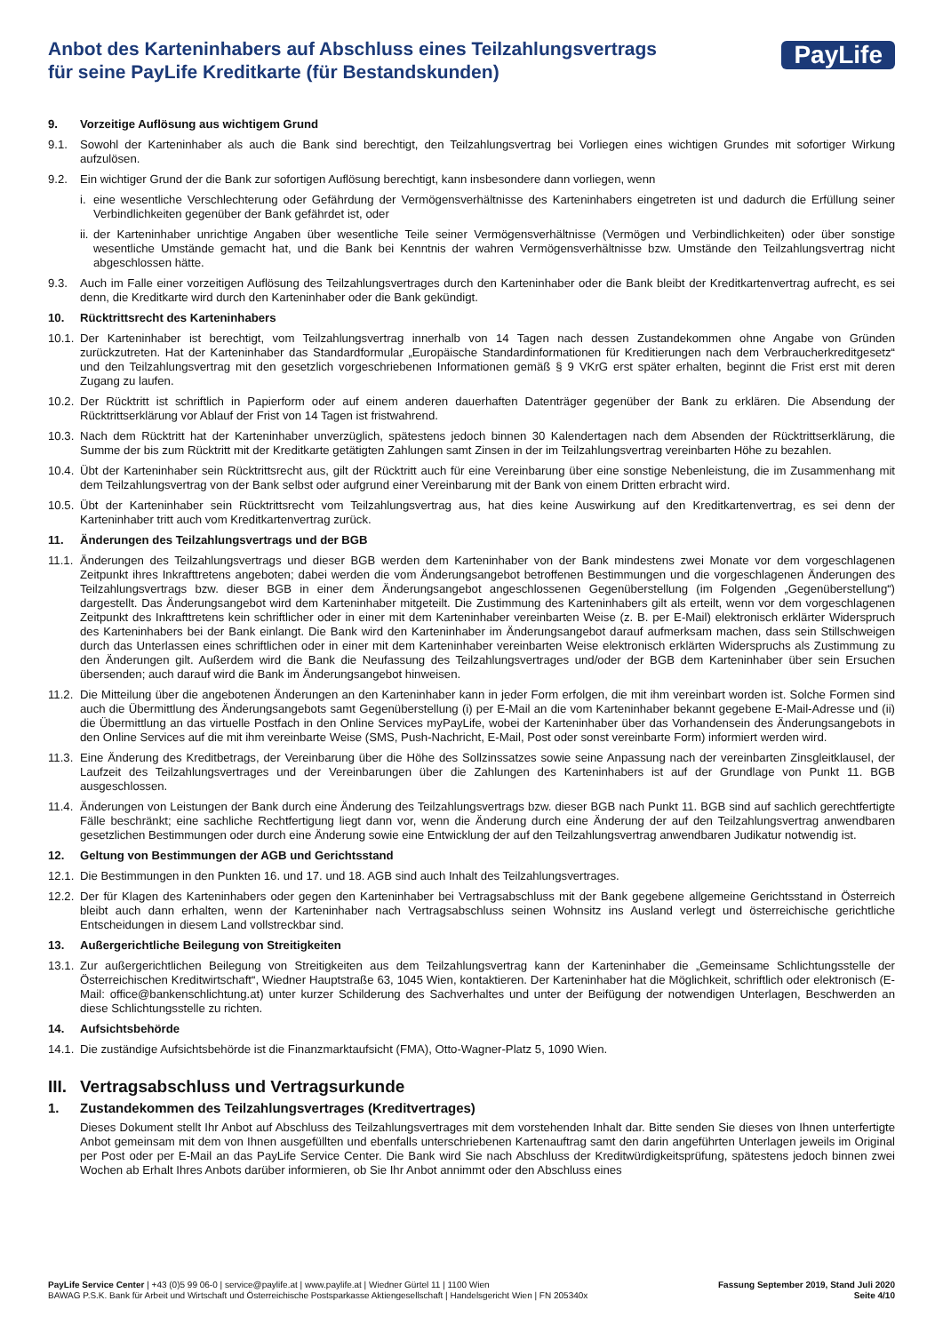Anbot des Karteninhabers auf Abschluss eines Teilzahlungsvertrags
für seine PayLife Kreditkarte (für Bestandskunden)
PayLife
9. Vorzeitige Auflösung aus wichtigem Grund
9.1. Sowohl der Karteninhaber als auch die Bank sind berechtigt, den Teilzahlungsvertrag bei Vorliegen eines wichtigen Grundes mit sofortiger Wirkung aufzulösen.
9.2. Ein wichtiger Grund der die Bank zur sofortigen Auflösung berechtigt, kann insbesondere dann vorliegen, wenn
i. eine wesentliche Verschlechterung oder Gefährdung der Vermögensverhältnisse des Karteninhabers eingetreten ist und dadurch die Erfüllung seiner Verbindlichkeiten gegenüber der Bank gefährdet ist, oder
ii. der Karteninhaber unrichtige Angaben über wesentliche Teile seiner Vermögensverhältnisse (Vermögen und Verbindlichkeiten) oder über sonstige wesentliche Umstände gemacht hat, und die Bank bei Kenntnis der wahren Vermögensverhältnisse bzw. Umstände den Teilzahlungsvertrag nicht abgeschlossen hätte.
9.3. Auch im Falle einer vorzeitigen Auflösung des Teilzahlungsvertrages durch den Karteninhaber oder die Bank bleibt der Kreditkartenvertrag aufrecht, es sei denn, die Kreditkarte wird durch den Karteninhaber oder die Bank gekündigt.
10. Rücktrittsrecht des Karteninhabers
10.1. Der Karteninhaber ist berechtigt, vom Teilzahlungsvertrag innerhalb von 14 Tagen nach dessen Zustandekommen ohne Angabe von Gründen zurückzutreten. Hat der Karteninhaber das Standardformular „Europäische Standardinformationen für Kreditierungen nach dem Verbraucherkreditgesetz“ und den Teilzahlungsvertrag mit den gesetzlich vorgeschriebenen Informationen gemäß § 9 VKrG erst später erhalten, beginnt die Frist erst mit deren Zugang zu laufen.
10.2. Der Rücktritt ist schriftlich in Papierform oder auf einem anderen dauerhaften Datenträger gegenüber der Bank zu erklären. Die Absendung der Rücktrittserklärung vor Ablauf der Frist von 14 Tagen ist fristwahrend.
10.3. Nach dem Rücktritt hat der Karteninhaber unverzüglich, spätestens jedoch binnen 30 Kalendertagen nach dem Absenden der Rücktrittserklärung, die Summe der bis zum Rücktritt mit der Kreditkarte getätigten Zahlungen samt Zinsen in der im Teilzahlungsvertrag vereinbarten Höhe zu bezahlen.
10.4. Übt der Karteninhaber sein Rücktrittsrecht aus, gilt der Rücktritt auch für eine Vereinbarung über eine sonstige Nebenleistung, die im Zusammenhang mit dem Teilzahlungsvertrag von der Bank selbst oder aufgrund einer Vereinbarung mit der Bank von einem Dritten erbracht wird.
10.5. Übt der Karteninhaber sein Rücktrittsrecht vom Teilzahlungsvertrag aus, hat dies keine Auswirkung auf den Kreditkartenvertrag, es sei denn der Karteninhaber tritt auch vom Kreditkartenvertrag zurück.
11. Änderungen des Teilzahlungsvertrags und der BGB
11.1. Änderungen des Teilzahlungsvertrags und dieser BGB werden dem Karteninhaber von der Bank mindestens zwei Monate vor dem vorgeschlagenen Zeitpunkt ihres Inkrafttretens angeboten; dabei werden die vom Änderungsangebot betroffenen Bestimmungen und die vorgeschlagenen Änderungen des Teilzahlungsvertrags bzw. dieser BGB in einer dem Änderungsangebot angeschlossenen Gegenüberstellung (im Folgenden „Gegenüberstellung“) dargestellt. Das Änderungsangebot wird dem Karteninhaber mitgeteilt. Die Zustimmung des Karteninhabers gilt als erteilt, wenn vor dem vorgeschlagenen Zeitpunkt des Inkrafttretens kein schriftlicher oder in einer mit dem Karteninhaber vereinbarten Weise (z. B. per E-Mail) elektronisch erklärter Widerspruch des Karteninhabers bei der Bank einlangt. Die Bank wird den Karteninhaber im Änderungsangebot darauf aufmerksam machen, dass sein Stillschweigen durch das Unterlassen eines schriftlichen oder in einer mit dem Karteninhaber vereinbarten Weise elektronisch erklärten Widerspruchs als Zustimmung zu den Änderungen gilt. Außerdem wird die Bank die Neufassung des Teilzahlungsvertrages und/oder der BGB dem Karteninhaber über sein Ersuchen übersenden; auch darauf wird die Bank im Änderungsangebot hinweisen.
11.2. Die Mitteilung über die angebotenen Änderungen an den Karteninhaber kann in jeder Form erfolgen, die mit ihm vereinbart worden ist. Solche Formen sind auch die Übermittlung des Änderungsangebots samt Gegenüberstellung (i) per E-Mail an die vom Karteninhaber bekannt gegebene E-Mail-Adresse und (ii) die Übermittlung an das virtuelle Postfach in den Online Services myPayLife, wobei der Karteninhaber über das Vorhandensein des Änderungsangebots in den Online Services auf die mit ihm vereinbarte Weise (SMS, Push-Nachricht, E-Mail, Post oder sonst vereinbarte Form) informiert werden wird.
11.3. Eine Änderung des Kreditbetrags, der Vereinbarung über die Höhe des Sollzinssatzes sowie seine Anpassung nach der vereinbarten Zinsgleitklausel, der Laufzeit des Teilzahlungsvertrages und der Vereinbarungen über die Zahlungen des Karteninhabers ist auf der Grundlage von Punkt 11. BGB ausgeschlossen.
11.4. Änderungen von Leistungen der Bank durch eine Änderung des Teilzahlungsvertrags bzw. dieser BGB nach Punkt 11. BGB sind auf sachlich gerechtfertigte Fälle beschränkt; eine sachliche Rechtfertigung liegt dann vor, wenn die Änderung durch eine Änderung der auf den Teilzahlungsvertrag anwendbaren gesetzlichen Bestimmungen oder durch eine Änderung sowie eine Entwicklung der auf den Teilzahlungsvertrag anwendbaren Judikatur notwendig ist.
12. Geltung von Bestimmungen der AGB und Gerichtsstand
12.1. Die Bestimmungen in den Punkten 16. und 17. und 18. AGB sind auch Inhalt des Teilzahlungsvertrages.
12.2. Der für Klagen des Karteninhabers oder gegen den Karteninhaber bei Vertragsabschluss mit der Bank gegebene allgemeine Gerichtsstand in Österreich bleibt auch dann erhalten, wenn der Karteninhaber nach Vertragsabschluss seinen Wohnsitz ins Ausland verlegt und österreichische gerichtliche Entscheidungen in diesem Land vollstreckbar sind.
13. Außergerichtliche Beilegung von Streitigkeiten
13.1. Zur außergerichtlichen Beilegung von Streitigkeiten aus dem Teilzahlungsvertrag kann der Karteninhaber die „Gemeinsame Schlichtungsstelle der Österreichischen Kreditwirtschaft“, Wiedner Hauptstraße 63, 1045 Wien, kontaktieren. Der Karteninhaber hat die Möglichkeit, schriftlich oder elektronisch (E-Mail: office@bankenschlichtung.at) unter kurzer Schilderung des Sachverhaltes und unter der Beifügung der notwendigen Unterlagen, Beschwerden an diese Schlichtungsstelle zu richten.
14. Aufsichtsbehörde
14.1. Die zuständige Aufsichtsbehörde ist die Finanzmarktaufsicht (FMA), Otto-Wagner-Platz 5, 1090 Wien.
III. Vertragsabschluss und Vertragsurkunde
1. Zustandekommen des Teilzahlungsvertrages (Kreditvertrages)
Dieses Dokument stellt Ihr Anbot auf Abschluss des Teilzahlungsvertrages mit dem vorstehenden Inhalt dar. Bitte senden Sie dieses von Ihnen unterfertigte Anbot gemeinsam mit dem von Ihnen ausgefüllten und ebenfalls unterschriebenen Kartenauftrag samt den darin angeführten Unterlagen jeweils im Original per Post oder per E-Mail an das PayLife Service Center. Die Bank wird Sie nach Abschluss der Kreditwürdigkeitsprüfung, spätestens jedoch binnen zwei Wochen ab Erhalt Ihres Anbots darüber informieren, ob Sie Ihr Anbot annimmt oder den Abschluss eines
PayLife Service Center | +43 (0)5 99 06-0 | service@paylife.at | www.paylife.at | Wiedner Gürtel 11 | 1100 Wien
BAWAG P.S.K. Bank für Arbeit und Wirtschaft und Österreichische Postsparkasse Aktiengesellschaft | Handelsgericht Wien | FN 205340x
Fassung September 2019, Stand Juli 2020
Seite 4/10